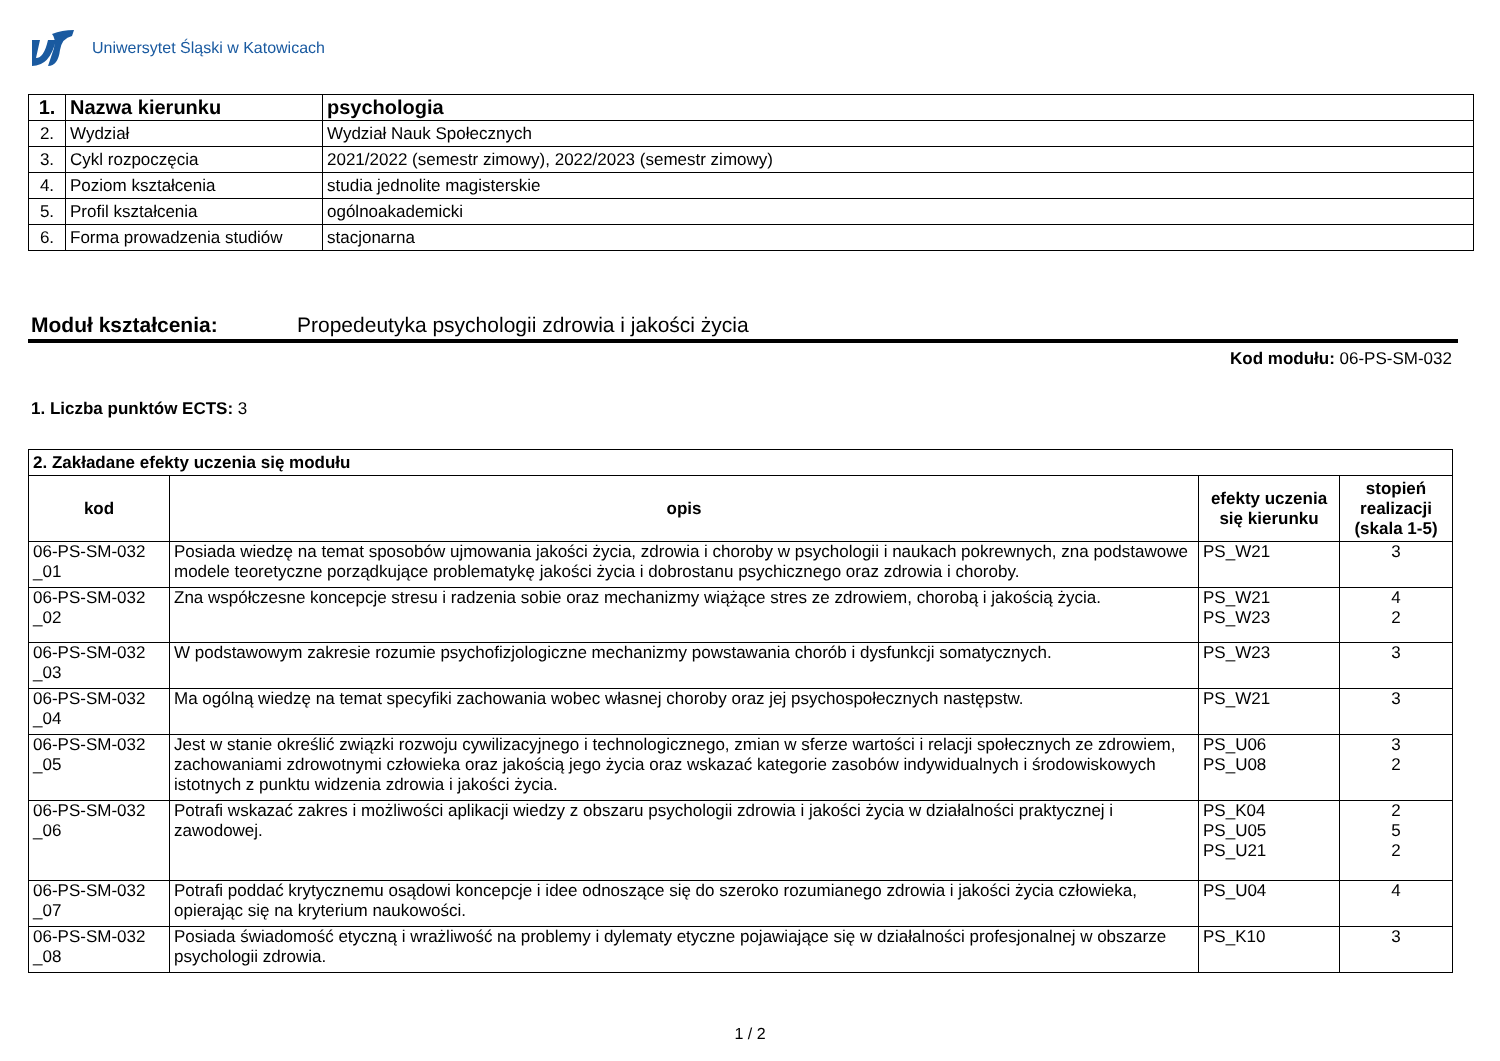Uniwersytet Śląski w Katowicach
| 1. | Nazwa kierunku | psychologia |
| 2. | Wydział | Wydział Nauk Społecznych |
| 3. | Cykl rozpoczęcia | 2021/2022 (semestr zimowy), 2022/2023 (semestr zimowy) |
| 4. | Poziom kształcenia | studia jednolite magisterskie |
| 5. | Profil kształcenia | ogólnoakademicki |
| 6. | Forma prowadzenia studiów | stacjonarna |
Moduł kształcenia: Propedeutyka psychologii zdrowia i jakości życia
Kod modułu: 06-PS-SM-032
1. Liczba punktów ECTS: 3
| 2. Zakładane efekty uczenia się modułu | | | |
| kod | opis | efekty uczenia się kierunku | stopień realizacji (skala 1-5) |
| 06-PS-SM-032 _01 | Posiada wiedzę na temat sposobów ujmowania jakości życia, zdrowia i choroby w psychologii i naukach pokrewnych, zna podstawowe modele teoretyczne porządkujące problematykę jakości życia i dobrostanu psychicznego oraz zdrowia i choroby. | PS_W21 | 3 |
| 06-PS-SM-032 _02 | Zna współczesne koncepcje stresu i radzenia sobie oraz mechanizmy wiążące stres ze zdrowiem, chorobą i jakością życia. | PS_W21 PS_W23 | 4 2 |
| 06-PS-SM-032 _03 | W podstawowym zakresie rozumie psychofizjologiczne mechanizmy powstawania chorób i dysfunkcji somatycznych. | PS_W23 | 3 |
| 06-PS-SM-032 _04 | Ma ogólną wiedzę na temat specyfiki zachowania wobec własnej choroby oraz jej psychospołecznych następstw. | PS_W21 | 3 |
| 06-PS-SM-032 _05 | Jest w stanie określić związki rozwoju cywilizacyjnego i technologicznego, zmian w sferze wartości i relacji społecznych ze zdrowiem, zachowaniami zdrowotnymi człowieka oraz jakością jego życia oraz wskazać kategorie zasobów indywidualnych i środowiskowych istotnych z punktu widzenia zdrowia i jakości życia. | PS_U06 PS_U08 | 3 2 |
| 06-PS-SM-032 _06 | Potrafi wskazać zakres i możliwości aplikacji wiedzy z obszaru psychologii zdrowia i jakości życia w działalności praktycznej i zawodowej. | PS_K04 PS_U05 PS_U21 | 2 5 2 |
| 06-PS-SM-032 _07 | Potrafi poddać krytycznemu osądowi koncepcje i idee odnoszące się do szeroko rozumianego zdrowia i jakości życia człowieka, opierając się na kryterium naukowości. | PS_U04 | 4 |
| 06-PS-SM-032 _08 | Posiada świadomość etyczną i wrażliwość na problemy i dylematy etyczne pojawiające się w działalności profesjonalnej w obszarze psychologii zdrowia. | PS_K10 | 3 |
1 / 2